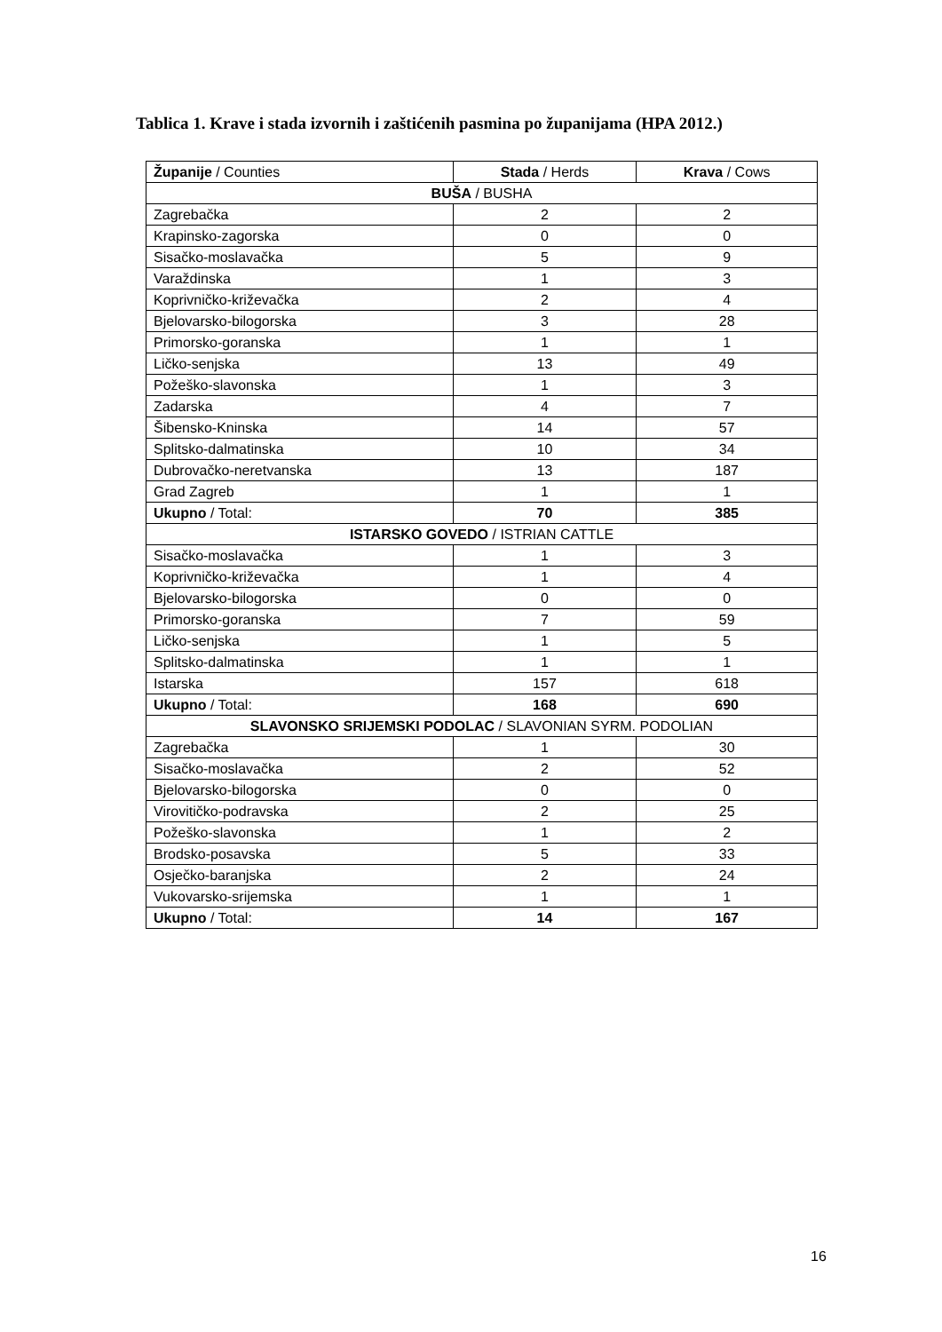Tablica 1. Krave i stada izvornih i zaštićenih pasmina po županijama (HPA 2012.)
| Županije / Counties | Stada / Herds | Krava / Cows |
| --- | --- | --- |
| BUŠA / BUSHA | | |
| Zagrebačka | 2 | 2 |
| Krapinsko-zagorska | 0 | 0 |
| Sisačko-moslavačka | 5 | 9 |
| Varaždinska | 1 | 3 |
| Koprivničko-križevačka | 2 | 4 |
| Bjelovarsko-bilogorska | 3 | 28 |
| Primorsko-goranska | 1 | 1 |
| Ličko-senjska | 13 | 49 |
| Požeško-slavonska | 1 | 3 |
| Zadarska | 4 | 7 |
| Šibensko-Kninska | 14 | 57 |
| Splitsko-dalmatinska | 10 | 34 |
| Dubrovačko-neretvanska | 13 | 187 |
| Grad Zagreb | 1 | 1 |
| Ukupno / Total: | 70 | 385 |
| ISTARSKO GOVEDO / ISTRIAN CATTLE | | |
| Sisačko-moslavačka | 1 | 3 |
| Koprivničko-križevačka | 1 | 4 |
| Bjelovarsko-bilogorska | 0 | 0 |
| Primorsko-goranska | 7 | 59 |
| Ličko-senjska | 1 | 5 |
| Splitsko-dalmatinska | 1 | 1 |
| Istarska | 157 | 618 |
| Ukupno / Total: | 168 | 690 |
| SLAVONSKO SRIJEMSKI PODOLAC / SLAVONIAN SYRM. PODOLIAN | | |
| Zagrebačka | 1 | 30 |
| Sisačko-moslavačka | 2 | 52 |
| Bjelovarsko-bilogorska | 0 | 0 |
| Virovitičko-podravska | 2 | 25 |
| Požeško-slavonska | 1 | 2 |
| Brodsko-posavska | 5 | 33 |
| Osječko-baranjska | 2 | 24 |
| Vukovarsko-srijemska | 1 | 1 |
| Ukupno / Total: | 14 | 167 |
16